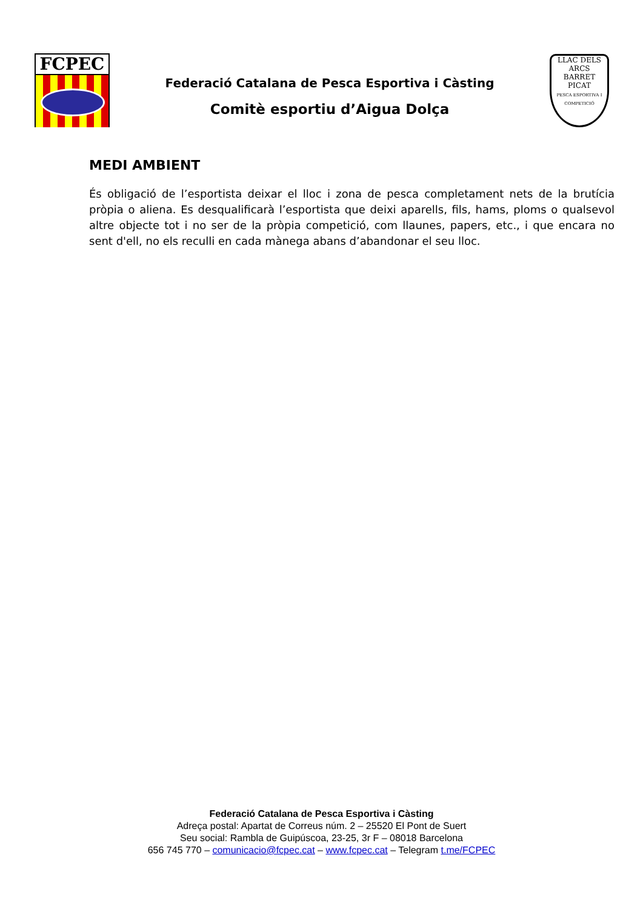FCPEC
Federació Catalana de Pesca Esportiva i Càsting
Comitè esportiu d’Aigua Dolça
LLAC DELS ARCS
BARRET PICAT
PESCA ESPORTIVA I COMPETICIÓ
MEDI AMBIENT
És obligació de l’esportista deixar el lloc i zona de pesca completament nets de la brutícia pròpia o aliena. Es desqualificarà l’esportista que deixi aparells, fils, hams, ploms o qualsevol altre objecte tot i no ser de la pròpia competició, com llaunes, papers, etc., i que encara no sent d'ell, no els reculli en cada mànega abans d’abandonar el seu lloc.
Federació Catalana de Pesca Esportiva i Càsting
Adreça postal: Apartat de Correus núm. 2 – 25520 El Pont de Suert
Seu social: Rambla de Guipúscoa, 23-25, 3r F – 08018 Barcelona
656 745 770 – comunicacio@fcpec.cat – www.fcpec.cat – Telegram t.me/FCPEC